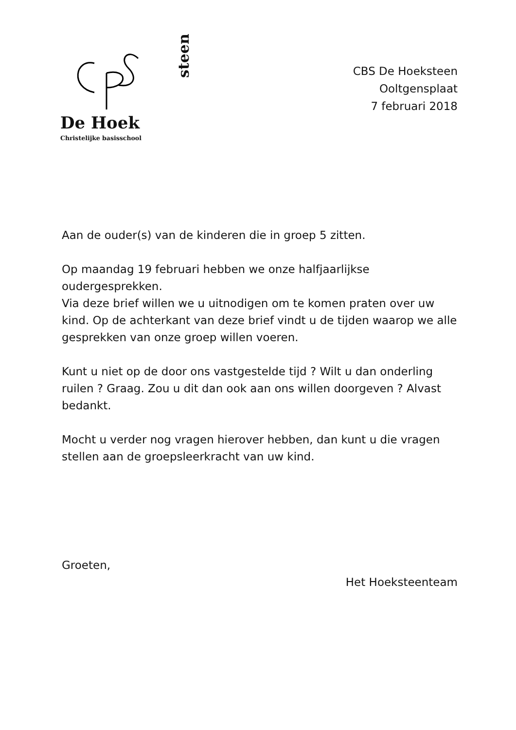De Hoek
steen
Christelijke basisschool
CBS De Hoeksteen
Ooltgensplaat
7 februari 2018
Aan de ouder(s) van de kinderen die in groep 5 zitten.
Op maandag 19 februari hebben we onze halfjaarlijkse oudergesprekken.
Via deze brief willen we u uitnodigen om te komen praten over uw kind. Op de achterkant van deze brief vindt u de tijden waarop we alle gesprekken van onze groep willen voeren.
Kunt u niet op de door ons vastgestelde tijd ? Wilt u dan onderling ruilen ? Graag. Zou u dit dan ook aan ons willen doorgeven ? Alvast bedankt.
Mocht u verder nog vragen hierover hebben, dan kunt u die vragen stellen aan de groepsleerkracht van uw kind.
Groeten,
Het Hoeksteenteam